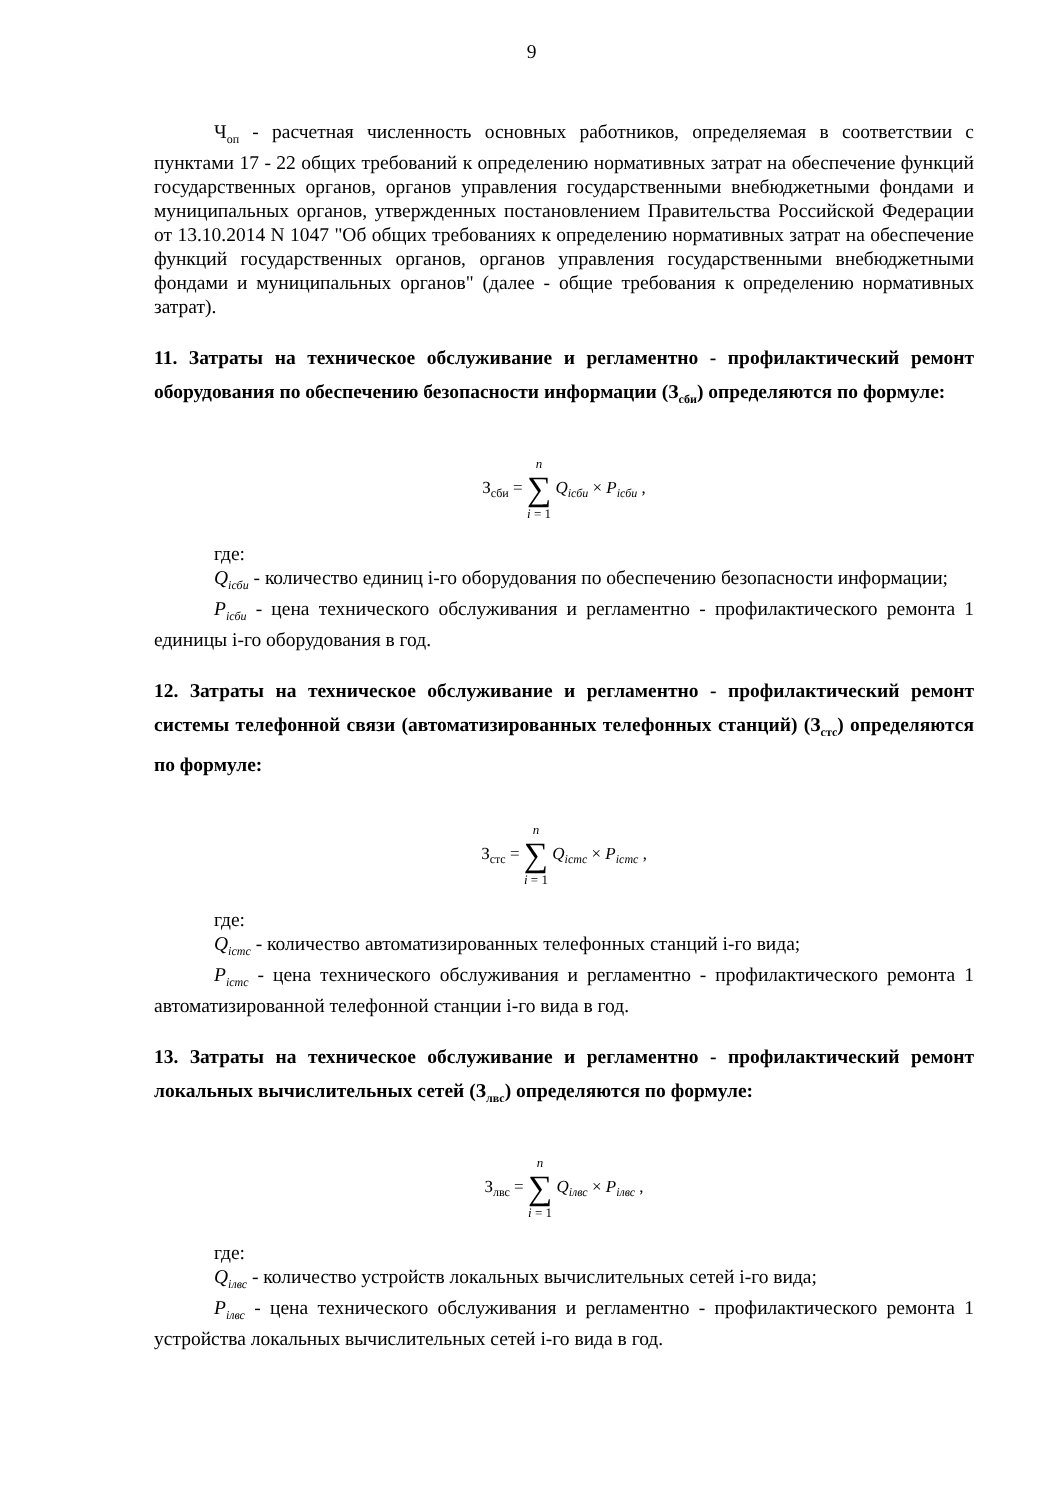9
Ч<sub>оп</sub> - расчетная численность основных работников, определяемая в соответствии с пунктами 17 - 22 общих требований к определению нормативных затрат на обеспечение функций государственных органов, органов управления государственными внебюджетными фондами и муниципальных органов, утвержденных постановлением Правительства Российской Федерации от 13.10.2014 N 1047 "Об общих требованиях к определению нормативных затрат на обеспечение функций государственных органов, органов управления государственными внебюджетными фондами и муниципальных органов" (далее - общие требования к определению нормативных затрат).
11. Затраты на техническое обслуживание и регламентно - профилактический ремонт оборудования по обеспечению безопасности информации (З<sub>сби</sub>) определяются по формуле:
З<sub>сби</sub> = n ∑ i = 1 Q<sub>iсби</sub> × P<sub>iсби</sub> ,
где:
Q<sub>iсби</sub> - количество единиц i-го оборудования по обеспечению безопасности информации;
P<sub>iсби</sub> - цена технического обслуживания и регламентно - профилактического ремонта 1 единицы i-го оборудования в год.
12. Затраты на техническое обслуживание и регламентно - профилактический ремонт системы телефонной связи (автоматизированных телефонных станций) (З<sub>стс</sub>) определяются по формуле:
З<sub>стс</sub> = n ∑ i = 1 Q<sub>iстс</sub> × P<sub>iстс</sub> ,
где:
Q<sub>iстс</sub> - количество автоматизированных телефонных станций i-го вида;
P<sub>iстс</sub> - цена технического обслуживания и регламентно - профилактического ремонта 1 автоматизированной телефонной станции i-го вида в год.
13. Затраты на техническое обслуживание и регламентно - профилактический ремонт локальных вычислительных сетей (З<sub>лвс</sub>) определяются по формуле:
З<sub>лвс</sub> = n ∑ i = 1 Q<sub>iлвс</sub> × P<sub>iлвс</sub> ,
где:
Q<sub>iлвс</sub> - количество устройств локальных вычислительных сетей i-го вида;
P<sub>iлвс</sub> - цена технического обслуживания и регламентно - профилактического ремонта 1 устройства локальных вычислительных сетей i-го вида в год.